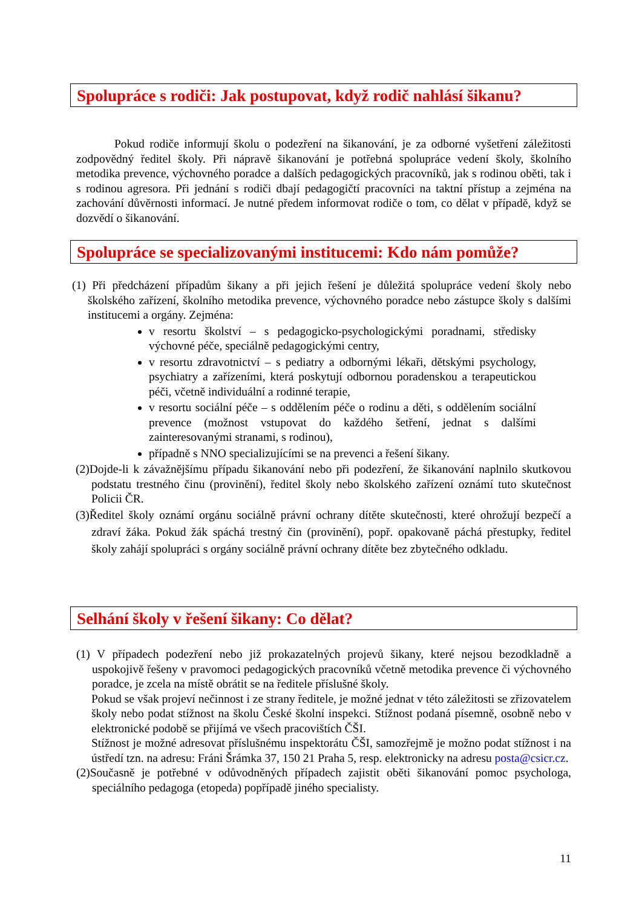Spolupráce s rodiči: Jak postupovat, když rodič nahlásí šikanu?
Pokud rodiče informují školu o podezření na šikanování, je za odborné vyšetření záležitosti zodpovědný ředitel školy. Při nápravě šikanování je potřebná spolupráce vedení školy, školního metodika prevence, výchovného poradce a dalších pedagogických pracovníků, jak s rodinou oběti, tak i s rodinou agresora. Při jednání s rodiči dbají pedagogičtí pracovníci na taktní přístup a zejména na zachování důvěrnosti informací. Je nutné předem informovat rodiče o tom, co dělat v případě, když se dozvědí o šikanování.
Spolupráce se specializovanými institucemi: Kdo nám pomůže?
(1) Při předcházení případům šikany a při jejich řešení je důležitá spolupráce vedení školy nebo školského zařízení, školního metodika prevence, výchovného poradce nebo zástupce školy s dalšími institucemi a orgány. Zejména:
v resortu školství – s pedagogicko-psychologickými poradnami, středisky výchovné péče, speciálně pedagogickými centry,
v resortu zdravotnictví – s pediatry a odbornými lékaři, dětskými psychology, psychiatry a zařízeními, která poskytují odbornou poradenskou a terapeutickou péči, včetně individuální a rodinné terapie,
v resortu sociální péče – s oddělením péče o rodinu a děti, s oddělením sociální prevence (možnost vstupovat do každého šetření, jednat s dalšími zainteresovanými stranami, s rodinou),
případně s NNO specializujícími se na prevenci a řešení šikany.
(2)Dojde-li k závažnějšímu případu šikanování nebo při podezření, že šikanování naplnilo skutkovou podstatu trestného činu (provinění), ředitel školy nebo školského zařízení oznámí tuto skutečnost Policii ČR.
(3)Ředitel školy oznámí orgánu sociálně právní ochrany dítěte skutečnosti, které ohrožují bezpečí a zdraví žáka. Pokud žák spáchá trestný čin (provinění), popř. opakovaně páchá přestupky, ředitel školy zahájí spolupráci s orgány sociálně právní ochrany dítěte bez zbytečného odkladu.
Selhání školy v řešení šikany: Co dělat?
(1) V případech podezření nebo již prokazatelných projevů šikany, které nejsou bezodkladně a uspokojivě řešeny v pravomoci pedagogických pracovníků včetně metodika prevence či výchovného poradce, je zcela na místě obrátit se na ředitele příslušné školy.
Pokud se však projeví nečinnost i ze strany ředitele, je možné jednat v této záležitosti se zřizovatelem školy nebo podat stížnost na školu České školní inspekci. Stížnost podaná písemně, osobně nebo v elektronické podobě se přijímá ve všech pracovištích ČŠI.
Stížnost je možné adresovat příslušnému inspektorátu ČŠI, samozřejmě je možno podat stížnost i na ústředí tzn. na adresu: Fráni Šrámka 37, 150 21 Praha 5, resp. elektronicky na adresu posta@csicr.cz.
(2)Současně je potřebné v odůvodněných případech zajistit oběti šikanování pomoc psychologa, speciálního pedagoga (etopeda) popřípadě jiného specialisty.
11